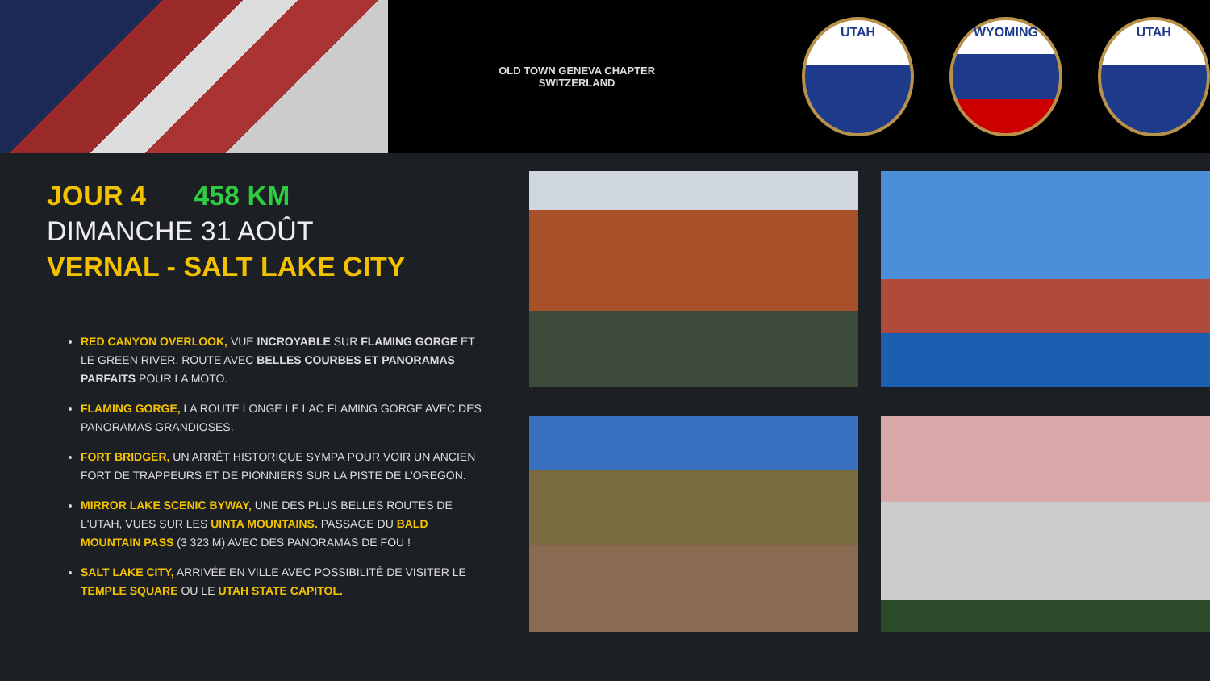OLD TOWN GENEVA CHAPTER
SWITZERLAND
UTAH WYOMING UTAH
JOUR 4 458 KM
DIMANCHE 31 AOÛT
VERNAL - SALT LAKE CITY
RED CANYON OVERLOOK, VUE INCROYABLE SUR FLAMING GORGE ET LE GREEN RIVER. ROUTE AVEC BELLES COURBES ET PANORAMAS PARFAITS POUR LA MOTO.
FLAMING GORGE, LA ROUTE LONGE LE LAC FLAMING GORGE AVEC DES PANORAMAS GRANDIOSES.
FORT BRIDGER, UN ARRÊT HISTORIQUE SYMPA POUR VOIR UN ANCIEN FORT DE TRAPPEURS ET DE PIONNIERS SUR LA PISTE DE L'OREGON.
MIRROR LAKE SCENIC BYWAY, UNE DES PLUS BELLES ROUTES DE L'UTAH, VUES SUR LES UINTA MOUNTAINS. PASSAGE DU BALD MOUNTAIN PASS (3 323 M) AVEC DES PANORAMAS DE FOU !
SALT LAKE CITY, ARRIVÉE EN VILLE AVEC POSSIBILITÉ DE VISITER LE TEMPLE SQUARE OU LE UTAH STATE CAPITOL.